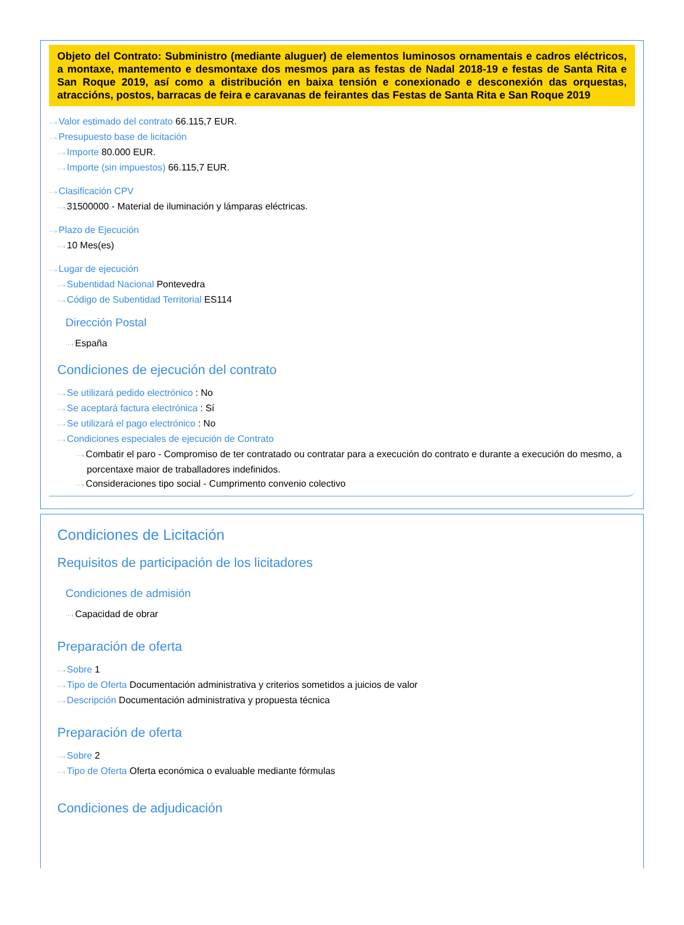Objeto del Contrato: Subministro (mediante aluguer) de elementos luminosos ornamentais e cadros eléctricos, a montaxe, mantemento e desmontaxe dos mesmos para as festas de Nadal 2018-19 e festas de Santa Rita e San Roque 2019, así como a distribución en baixa tensión e conexionado e desconexión das orquestas, atraccións, postos, barracas de feira e caravanas de feirantes das Festas de Santa Rita e San Roque 2019
···› Valor estimado del contrato 66.115,7 EUR.
···› Presupuesto base de licitación
···› Importe 80.000 EUR.
···› Importe (sin impuestos) 66.115,7 EUR.
···› Clasificación CPV
···› 31500000 - Material de iluminación y lámparas eléctricas.
···› Plazo de Ejecución
···› 10 Mes(es)
···› Lugar de ejecución
···› Subentidad Nacional Pontevedra
···› Código de Subentidad Territorial ES114
Dirección Postal
···› España
Condiciones de ejecución del contrato
···› Se utilizará pedido electrónico : No
···› Se aceptará factura electrónica : Sí
···› Se utilizará el pago electrónico : No
···› Condiciones especiales de ejecución de Contrato
···› Combatir el paro - Compromiso de ter contratado ou contratar para a execución do contrato e durante a execución do mesmo, a porcentaxe maior de traballadores indefinidos.
···› Consideraciones tipo social - Cumprimento convenio colectivo
Condiciones de Licitación
Requisitos de participación de los licitadores
Condiciones de admisión
···› Capacidad de obrar
Preparación de oferta
···› Sobre 1
···› Tipo de Oferta Documentación administrativa y criterios sometidos a juicios de valor
···› Descripción Documentación administrativa y propuesta técnica
Preparación de oferta
···› Sobre 2
···› Tipo de Oferta Oferta económica o evaluable mediante fórmulas
Condiciones de adjudicación